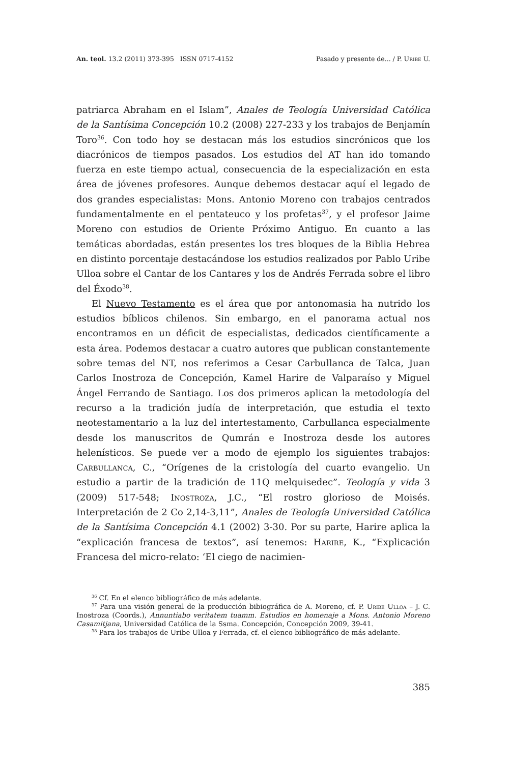An. teol. 13.2 (2011) 373-395 ISSN 0717-4152 Pasado y presente de... / P. Uribe U.
patriarca Abraham en el Islam”, Anales de Teología Universidad Católica de la Santísima Concepción 10.2 (2008) 227-233 y los trabajos de Benjamín Toro<sup>36</sup>. Con todo hoy se destacan más los estudios sincrónicos que los diacrónicos de tiempos pasados. Los estudios del AT han ido tomando fuerza en este tiempo actual, consecuencia de la especialización en esta área de jóvenes profesores. Aunque debemos destacar aquí el legado de dos grandes especialistas: Mons. Antonio Moreno con trabajos centrados fundamentalmente en el pentateuco y los profetas<sup>37</sup>, y el profesor Jaime Moreno con estudios de Oriente Próximo Antiguo. En cuanto a las temáticas abordadas, están presentes los tres bloques de la Biblia Hebrea en distinto porcentaje destacándose los estudios realizados por Pablo Uribe Ulloa sobre el Cantar de los Cantares y los de Andrés Ferrada sobre el libro del Éxodo<sup>38</sup>.
El Nuevo Testamento es el área que por antonomasia ha nutrido los estudios bíblicos chilenos. Sin embargo, en el panorama actual nos encontramos en un déficit de especialistas, dedicados científicamente a esta área. Podemos destacar a cuatro autores que publican constantemente sobre temas del NT, nos referimos a Cesar Carbullanca de Talca, Juan Carlos Inostroza de Concepción, Kamel Harire de Valparaíso y Miguel Ángel Ferrando de Santiago. Los dos primeros aplican la metodología del recurso a la tradición judía de interpretación, que estudia el texto neotestamentario a la luz del intertestamento, Carbullanca especialmente desde los manuscritos de Qumrán e Inostroza desde los autores helenísticos. Se puede ver a modo de ejemplo los siguientes trabajos: Carbullanca, C., “Orígenes de la cristología del cuarto evangelio. Un estudio a partir de la tradición de 11Q melquisedec”. Teología y vida 3 (2009) 517-548; Inostroza, J.C., “El rostro glorioso de Moisés. Interpretación de 2 Co 2,14-3,11”, Anales de Teología Universidad Católica de la Santísima Concepción 4.1 (2002) 3-30. Por su parte, Harire aplica la “explicación francesa de textos”, así tenemos: Harire, K., “Explicación Francesa del micro-relato: ‘El ciego de nacimien-
<sup>36</sup> Cf. En el elenco bibliográfico de más adelante.
<sup>37</sup> Para una visión general de la producción bibiográfica de A. Moreno, cf. P. Uribe Ulloa – J. C. Inostroza (Coords.), Annuntiabo veritatem tuamm. Estudios en homenaje a Mons. Antonio Moreno Casamitjana, Universidad Católica de la Ssma. Concepción, Concepción 2009, 39-41.
<sup>38</sup> Para los trabajos de Uribe Ulloa y Ferrada, cf. el elenco bibliográfico de más adelante.
385